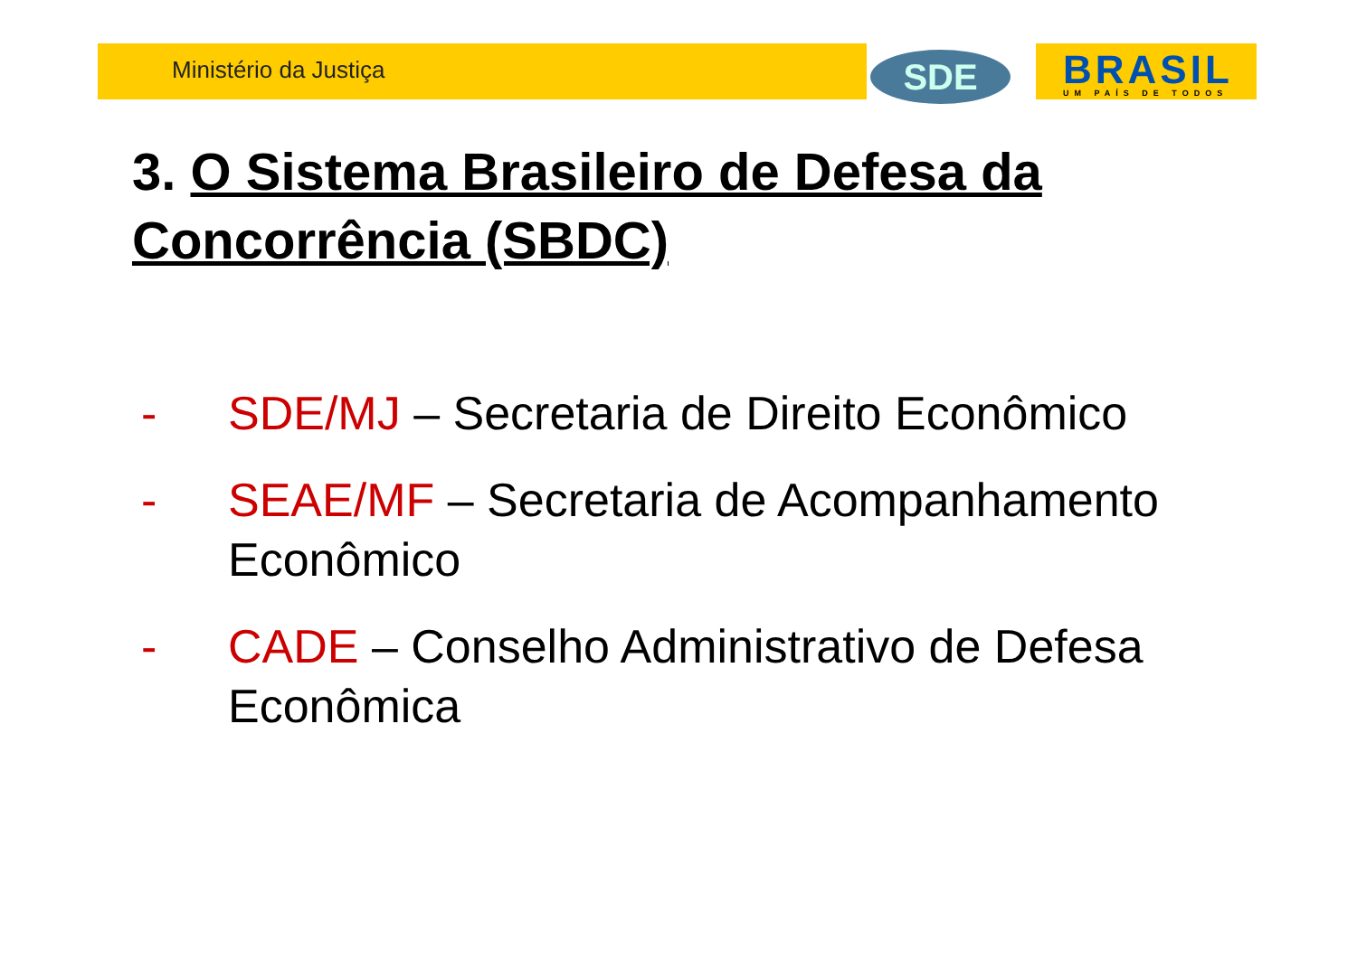Ministério da Justiça SDE BRASIL UM PAÍS DE TODOS
3. O Sistema Brasileiro de Defesa da Concorrência (SBDC)
- SDE/MJ – Secretaria de Direito Econômico
- SEAE/MF – Secretaria de Acompanhamento Econômico
- CADE – Conselho Administrativo de Defesa Econômica